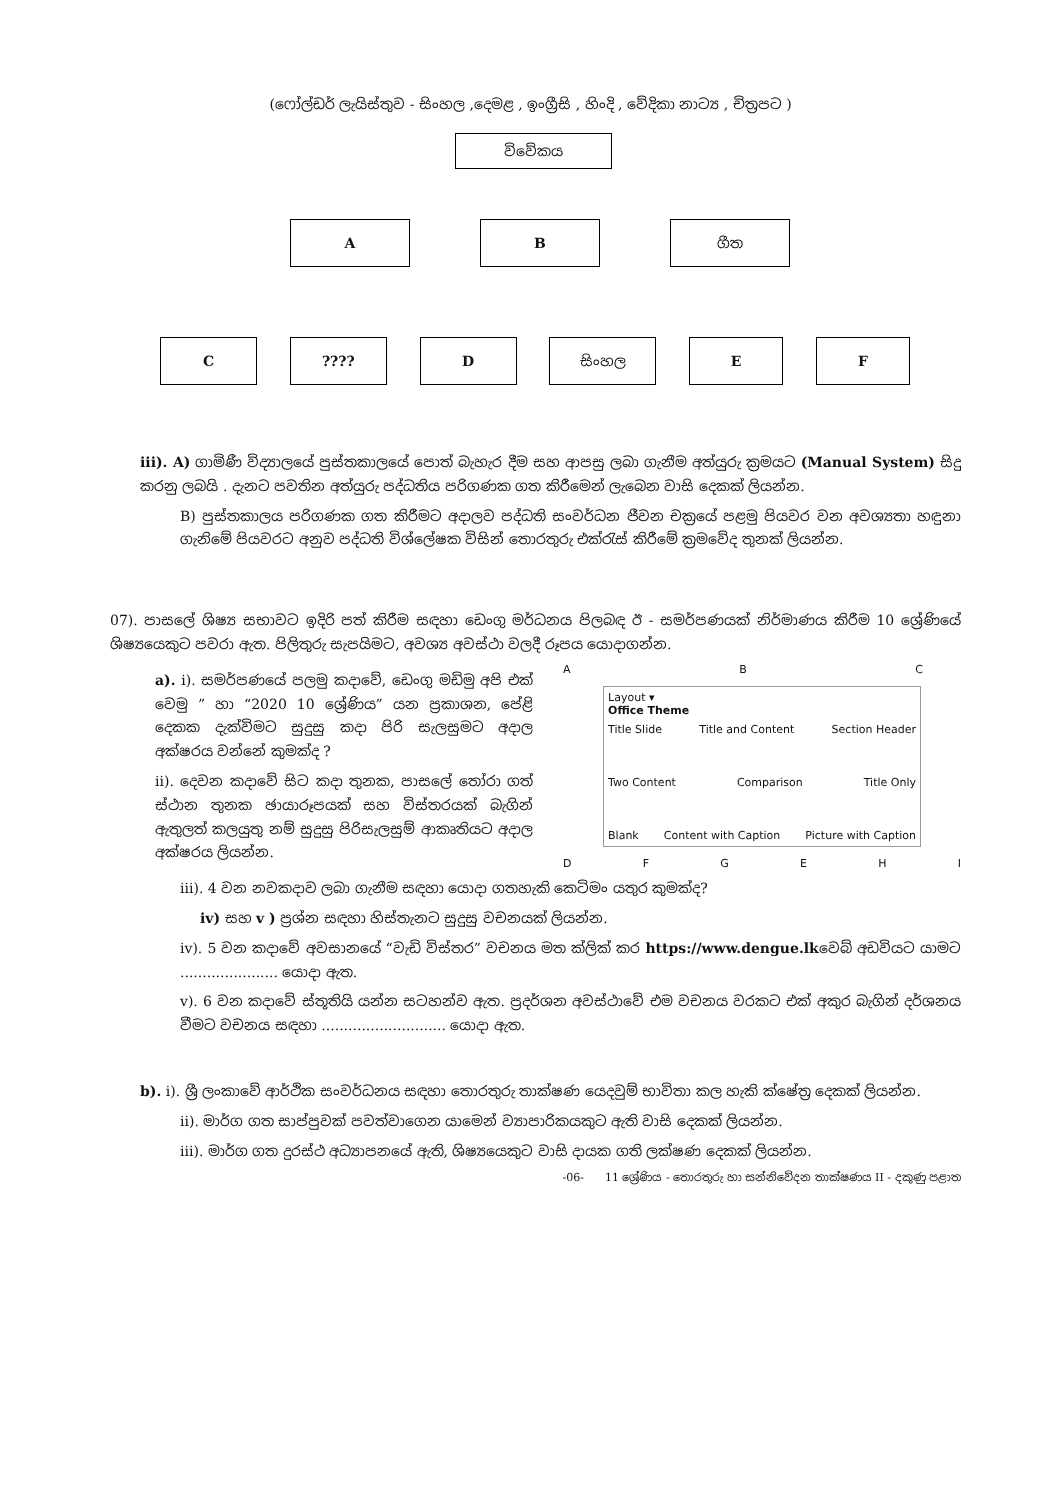(ෆෝල්ඩර් ලැයිස්තුව - සිංහල ,දෙමළ , ඉංග්‍රීසි , හිංදි , වේදිකා නාට්‍ය , චිත්‍රපට )
විවේකය
A B ගීත
C ???? D සිංහල E F
iii). A) ගාමිණී විද්‍යාලයේ පුස්තකාලයේ පොත් බැහැර දීම සහ ආපසු ලබා ගැනීම අත්යුරු ක්‍රමයට (Manual System) සිදු කරනු ලබයි . දැනට පවතින අත්යුරු පද්ධතිය පරිගණක ගත කිරීමෙන් ලැබෙන වාසි දෙකක් ලියන්න.
B) පුස්තකාලය පරිගණක ගත කිරීමට අදාලව පද්ධති සංවර්ධන ජීවන චක්‍රයේ පළමු පියවර වන අවශ්‍යතා හඳුනා ගැනිමේ පියවරට අනුව පද්ධති විශ්ලේෂක විසින් තොරතුරු එක්රැස් කිරීමේ ක්‍රමවේද තුනක් ලියන්න.
07). පාසලේ ශිෂ්‍ය සභාවට ඉදිරි පත් කිරීම සඳහා ඩෙංගු මර්ධනය පිලබඳ ඊ - සමර්පණයක් නිර්මාණය කිරීම 10 ශ්‍රේණියේ ශිෂ්‍යයෙකුට පවරා ඇත. පිලිතුරු සැපයිමට, අවශ්‍ය අවස්ථා වලදී රූපය යොදාගන්න.
a). i). සමර්පණයේ පලමු කදාවේ, ඩෙංගු මඩිමු අපි එක් වෙමු ” හා “2020 10 ශ්‍රේණිය” යන ප්‍රකාශන, පේළි දෙකක දැක්විමට සුදුසු කදා පිරි සැලසුමට අදාල අක්ෂරය වන්නේ කුමක්ද ?
ii). දෙවන කදාවේ සිට කදා තුනක, පාසලේ තෝරා ගත් ස්ථාන තුනක ඡායාරූපයක් සහ විස්තරයක් බැගින් ඇතුලත් කලයුතු නම් සුදුසු පිරිසැලසුම් ආකෘතියට අදාල අක්ෂරය ලියන්න.
ABC
Layout ▾
Office Theme
Title Slide Title and Content Section Header
Two Content Comparison Title Only
Blank Content with Caption Picture with Caption
DFGEHI
iii). 4 වන නවකදාව ලබා ගැනීම සඳහා යොදා ගතහැකි කෙටිමං යතුර කුමක්ද?
iv) සහ v ) ප්‍රශ්න සඳහා හිස්තැනට සුදුසු වචනයක් ලියන්න.
iv). 5 වන කදාවේ අවසානයේ “වැඩි විස්තර” වචනය මත ක්ලික් කර https://www.dengue.lkවෙබ් අඩවියට යාමට ...................... යොදා ඇත.
v). 6 වන කදාවේ ස්තූතියි යන්න සටහන්ව ඇත. ප්‍රදර්ශන අවස්ථාවේ එම වචනය වරකට එක් අකුර බැගින් දර්ශනය වීමට වචනය සඳහා ............................ යොදා ඇත.
b). i). ශ්‍රී ලංකාවේ ආර්ථික සංවර්ධනය සඳහා තොරතුරු තාක්ෂණ යෙදවුම් භාවිතා කල හැකි ක්ෂේත්‍ර දෙකක් ලියන්න.
ii). මාර්ග ගත සාප්පුවක් පවත්වාගෙන යාමෙන් ව්‍යාපාරිකයකුට ඇති වාසි දෙකක් ලියන්න.
iii). මාර්ග ගත දුරස්ථ අධ්‍යාපනයේ ඇති, ශිෂ්‍යයෙකුට වාසි දායක ගති ලක්ෂණ දෙකක් ලියන්න.
-06- 11 ශ්‍රේණිය - තොරතුරු හා සන්නිවේදන තාක්ෂණය II - දකුණු පළාත